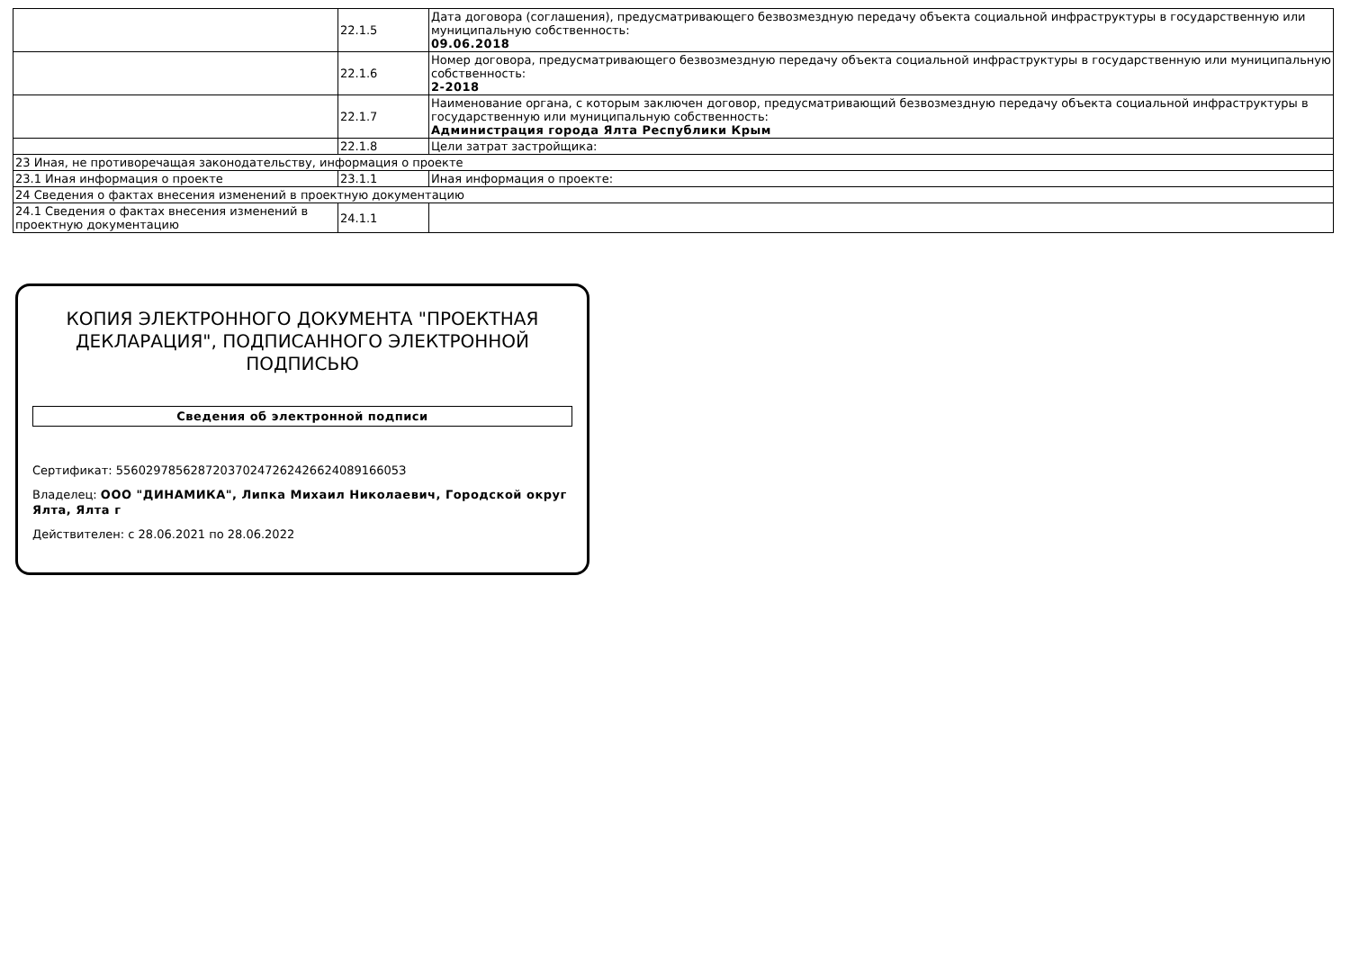| | 22.1.5 | Дата договора (соглашения), предусматривающего безвозмездную передачу объекта социальной инфраструктуры в государственную или муниципальную собственность: 09.06.2018 |
| | 22.1.6 | Номер договора, предусматривающего безвозмездную передачу объекта социальной инфраструктуры в государственную или муниципальную собственность: 2-2018 |
| | 22.1.7 | Наименование органа, с которым заключен договор, предусматривающий безвозмездную передачу объекта социальной инфраструктуры в государственную или муниципальную собственность: Администрация города Ялта Республики Крым |
| | 22.1.8 | Цели затрат застройщика: |
| 23 Иная, не противоречащая законодательству, информация о проекте | | |
| 23.1 Иная информация о проекте | 23.1.1 | Иная информация о проекте: |
| 24 Сведения о фактах внесения изменений в проектную документацию | | |
| 24.1 Сведения о фактах внесения изменений в проектную документацию | 24.1.1 | |
КОПИЯ ЭЛЕКТРОННОГО ДОКУМЕНТА "ПРОЕКТНАЯ ДЕКЛАРАЦИЯ", ПОДПИСАННОГО ЭЛЕКТРОННОЙ ПОДПИСЬЮ
Сведения об электронной подписи
Сертификат: 55602978562872037024726242662408916605З
Владелец: ООО "ДИНАМИКА", Липка Михаил Николаевич, Городской округ Ялта, Ялта г
Действителен: с 28.06.2021 по 28.06.2022